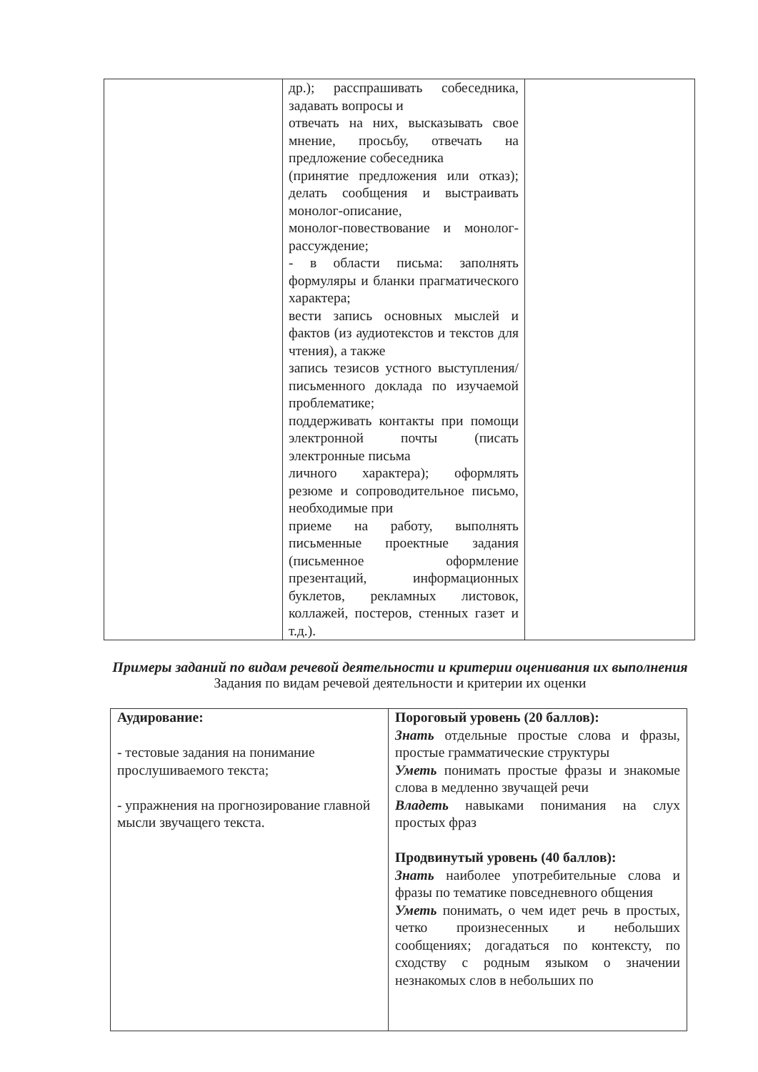| | др.); расспрашивать собеседника, задавать вопросы и отвечать на них, высказывать свое мнение, просьбу, отвечать на предложение собеседника (принятие предложения или отказ); делать сообщения и выстраивать монолог-описание, монолог-повествование и монолог-рассуждение; - в области письма: заполнять формуляры и бланки прагматического характера; вести запись основных мыслей и фактов (из аудиотекстов и текстов для чтения), а также запись тезисов устного выступления/письменного доклада по изучаемой проблематике; поддерживать контакты при помощи электронной почты (писать электронные письма личного характера); оформлять резюме и сопроводительное письмо, необходимые при приеме на работу, выполнять письменные проектные задания (письменное оформление презентаций, информационных буклетов, рекламных листовок, коллажей, постеров, стенных газет и т.д.). | |
Примеры заданий по видам речевой деятельности и критерии оценивания их выполнения
Задания по видам речевой деятельности и критерии их оценки
| Аудирование: - тестовые задания на понимание прослушиваемого текста; - упражнения на прогнозирование главной мысли звучащего текста. | Пороговый уровень (20 баллов): Знать отдельные простые слова и фразы, простые грамматические структуры Уметь понимать простые фразы и знакомые слова в медленно звучащей речи Владеть навыками понимания на слух простых фраз Продвинутый уровень (40 баллов): Знать наиболее употребительные слова и фразы по тематике повседневного общения Уметь понимать, о чем идет речь в простых, четко произнесенных и небольших сообщениях; догадаться по контексту, по сходству с родным языком о значении незнакомых слов в небольших по |